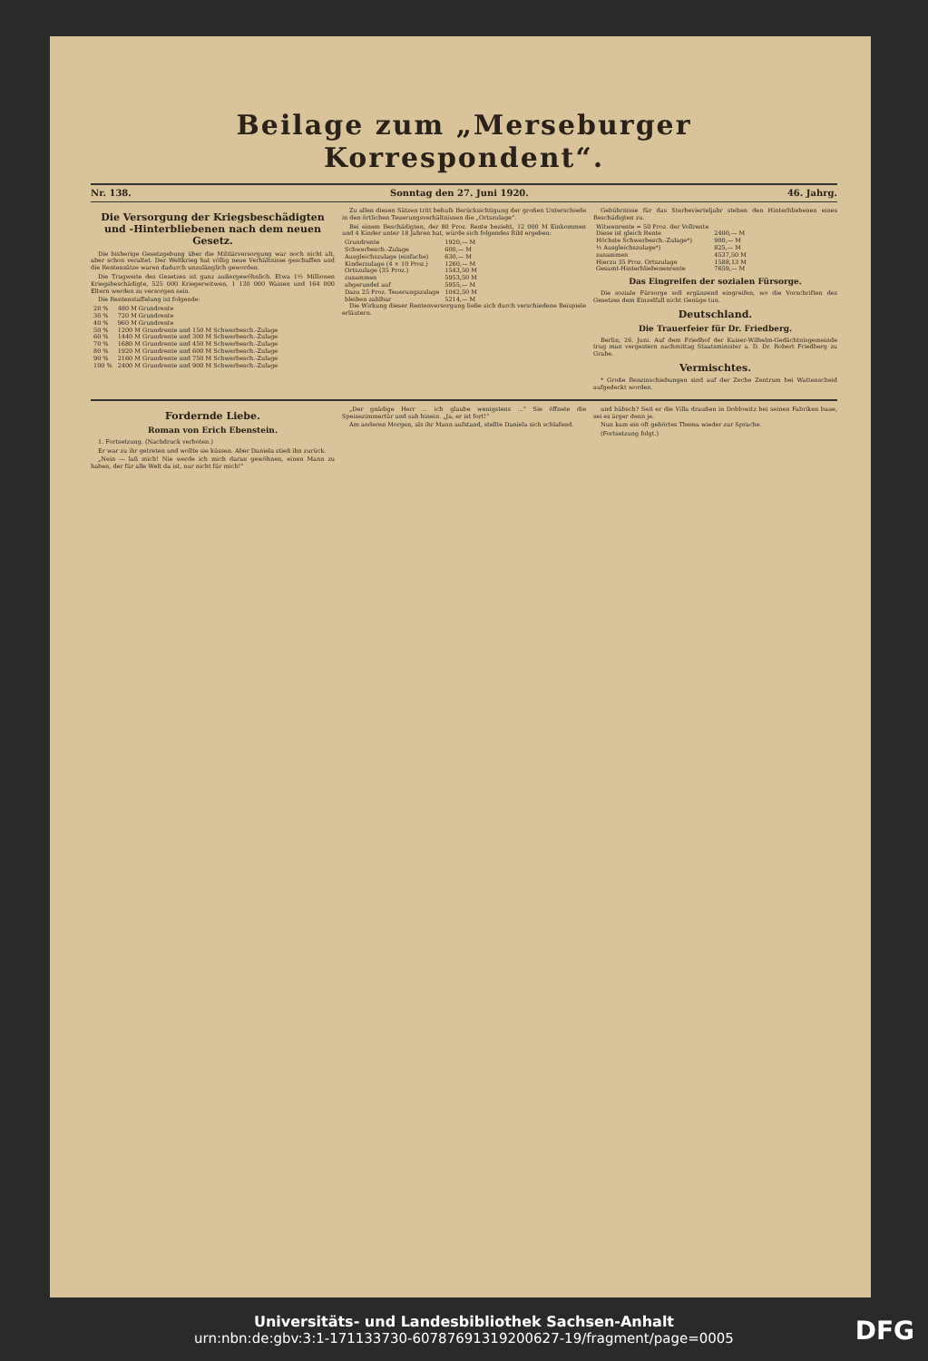Beilage zum „Merseburger Korrespondent“.
Nr. 138. Sonntag den 27. Juni 1920. 46. Jahrg.
Die Versorgung der Kriegsbeschädigten und -Hinterbliebenen nach dem neuen Gesetz.
Die bisherige Gesetzgebung über die Militärversorgung war noch nicht alt, aber schon veraltet. Der Weltkrieg hat völlig neue Verhältnisse geschaffen und die Rentensätze waren dadurch unzulänglich geworden.
Die Tragweite des Gesetzes ist ganz außergewöhnlich. Etwa 1½ Millionen Kriegsbeschädigte, 525 000 Kriegerwitwen, 1 130 000 Waisen und 164 000 Eltern werden zu versorgen sein.
Die Rentenstaffelung ist folgende:
| 20 % | 480 M Grundrente |
| 30 % | 720 M Grundrente |
| 40 % | 960 M Grundrente |
| 50 % | 1200 M Grundrente und 150 M Schwerbesch.-Zulage |
| 60 % | 1440 M Grundrente und 300 M Schwerbesch.-Zulage |
| 70 % | 1680 M Grundrente und 450 M Schwerbesch.-Zulage |
| 80 % | 1920 M Grundrente und 600 M Schwerbesch.-Zulage |
| 90 % | 2160 M Grundrente und 750 M Schwerbesch.-Zulage |
| 100 % | 2400 M Grundrente und 900 M Schwerbesch.-Zulage |
Zu allen diesen Sätzen tritt behufs Berücksichtigung der großen Unterschiede in den örtlichen Teuerungsverhältnissen die „Ortszulage“.
Bei einem Beschädigten, der 80 Proz. Rente bezieht, 12 000 M Einkommen und 4 Kinder unter 18 Jahren hat, würde sich folgendes Bild ergeben:
| Grundrente | 1920,— M |
| Schwerbesch.-Zulage | 600,— M |
| Ausgleichszulage (einfache) | 630,— M |
| Kinderzulage (4 × 10 Proz.) | 1260,— M |
| Ortszulage (35 Proz.) | 1543,50 M |
| zusammen | 5953,50 M |
| abgerundet auf | 5955,— M |
| Dazu 25 Proz. Teuerungszulage | 1042,50 M |
| bleiben zahlbar | 5214,— M |
Die Wirkung dieser Rentenversorgung ließe sich durch verschiedene Beispiele erläutern.
Gebührnisse für das Sterbevierteljahr stehen den Hinterbliebenen eines Beschädigten zu.
| Witwenrente = 50 Proz. der Vollrente | |
| Diese ist gleich Rente | 2400,— M |
| Höchste Schwerbesch.-Zulage*) | 900,— M |
| ½ Ausgleichszulage*) | 825,— M |
| zusammen | 4537,50 M |
| Hierzu 35 Proz. Ortszulage | 1588,13 M |
| Gesamt-Hinterbliebenenrente | 7659,— M |
Das Eingreifen der sozialen Fürsorge.
Die soziale Fürsorge soll ergänzend eingreifen, wo die Vorschriften des Gesetzes dem Einzelfall nicht Genüge tun.
Deutschland.
Die Trauerfeier für Dr. Friedberg.
Berlin, 26. Juni. Auf dem Friedhof der Kaiser-Wilhelm-Gedächtnisgemeinde trug man vergestern nachmittag Staatsminister a. D. Dr. Robert Friedberg zu Grabe.
Vermischtes.
* Große Benzinschiebungen sind auf der Zeche Zentrum bei Wattenscheid aufgedeckt worden.
Fordernde Liebe.
Roman von Erich Ebenstein.
1. Fortsetzung. (Nachdruck verboten.)
Er war zu ihr getreten und wollte sie küssen. Aber Daniela stieß ihn zurück.
„Nein — laß mich! Nie werde ich mich daran gewöhnen, einen Mann zu haben, der für alle Welt da ist, nur nicht für mich!“
„Der gnädige Herr ... ich glaube wenigstens ...“ Sie öffnete die Speisezimmertür und sah hinein. „Ja, er ist fort!“
Am anderen Morgen, als ihr Mann aufstand, stellte Daniela sich schlafend.
und hübsch? Seit er die Villa draußen in Doblowitz bei seinen Fabriken baue, sei es ärger denn je.
Nun kam ein oft gehörtes Thema wieder zur Sprache.
(Fortsetzung folgt.)
Universitäts- und Landesbibliothek Sachsen-Anhalt
urn:nbn:de:gbv:3:1-171133730-60787691319200627-19/fragment/page=0005
DFG